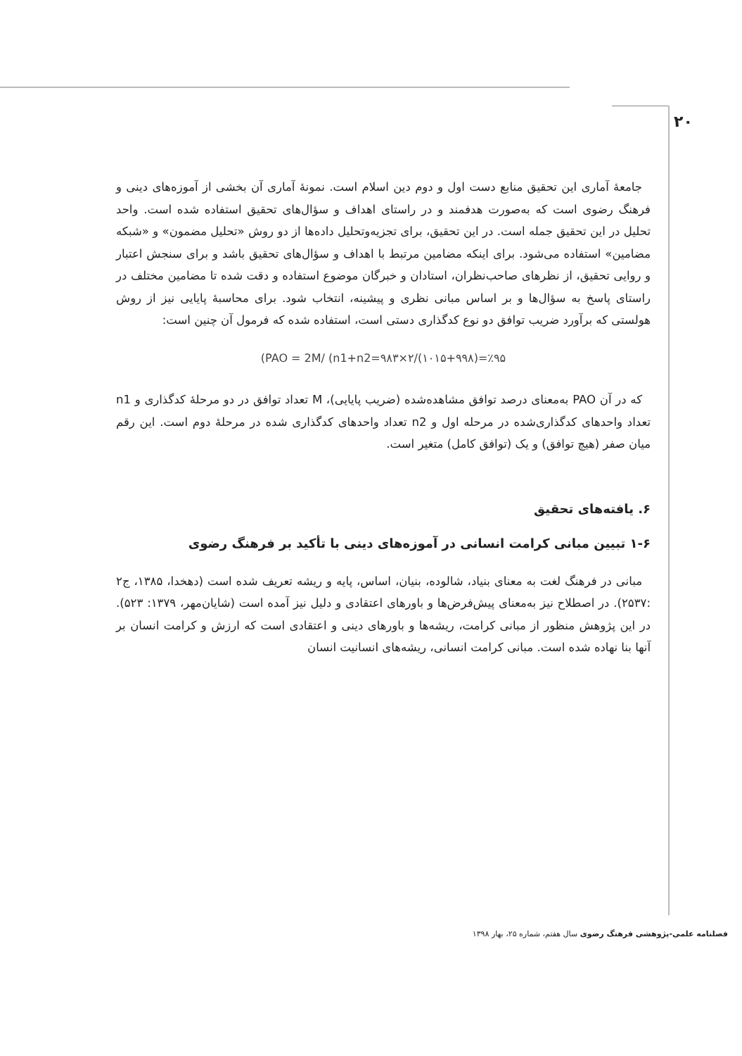۲۰
جامعۀ آماری این تحقیق منابع دست اول و دوم دین اسلام است. نمونۀ آماری آن بخشی از آموزه‌های دینی و فرهنگ رضوی است که به‌صورت هدفمند و در راستای اهداف و سؤال‌های تحقیق استفاده شده است. واحد تحلیل در این تحقیق جمله است. در این تحقیق، برای تجزیه‌وتحلیل داده‌ها از دو روش «تحلیل مضمون» و «شبکه مضامین» استفاده می‌شود. برای اینکه مضامین مرتبط با اهداف و سؤال‌های تحقیق باشد و برای سنجش اعتبار و روایی تحقیق، از نظرهای صاحب‌نظران، استادان و خبرگان موضوع استفاده و دقت شده تا مضامین مختلف در راستای پاسخ به سؤال‌ها و بر اساس مبانی نظری و پیشینه، انتخاب شود. برای محاسبۀ پایایی نیز از روش هولستی که برآورد ضریب توافق دو نوع کدگذاری دستی است، استفاده شده که فرمول آن چنین است:
(PAO = 2M/ (n1+n2=۹۸۳×۲/(۱۰۱۵+۹۹۸)=٪۹۵
که در آن PAO به‌معنای درصد توافق مشاهده‌شده (ضریب پایایی)، M تعداد توافق در دو مرحلۀ کدگذاری و n1 تعداد واحدهای کدگذاری‌شده در مرحله اول و n2 تعداد واحدهای کدگذاری شده در مرحلۀ دوم است. این رقم میان صفر (هیچ توافق) و یک (توافق کامل) متغیر است.
۶. یافته‌های تحقیق
۱-۶ تبیین مبانی کرامت انسانی در آموزه‌های دینی با تأکید بر فرهنگ رضوی
مبانی در فرهنگ لغت به معنای بنیاد، شالوده، بنیان، اساس، پایه و ریشه تعریف شده است (دهخدا، ۱۳۸۵، ج۲ :۲۵۳۷). در اصطلاح نیز به‌معنای پیش‌فرض‌ها و باورهای اعتقادی و دلیل نیز آمده است (شایان‌مهر، ۱۳۷۹: ۵۲۳). در این پژوهش منظور از مبانی کرامت، ریشه‌ها و باورهای دینی و اعتقادی است که ارزش و کرامت انسان بر آنها بنا نهاده شده است. مبانی کرامت انسانی، ریشه‌های انسانیت انسان
فصلنامه علمی-پژوهشی فرهنگ رضوی سال هفتم، شماره ۲۵، بهار ۱۳۹۸